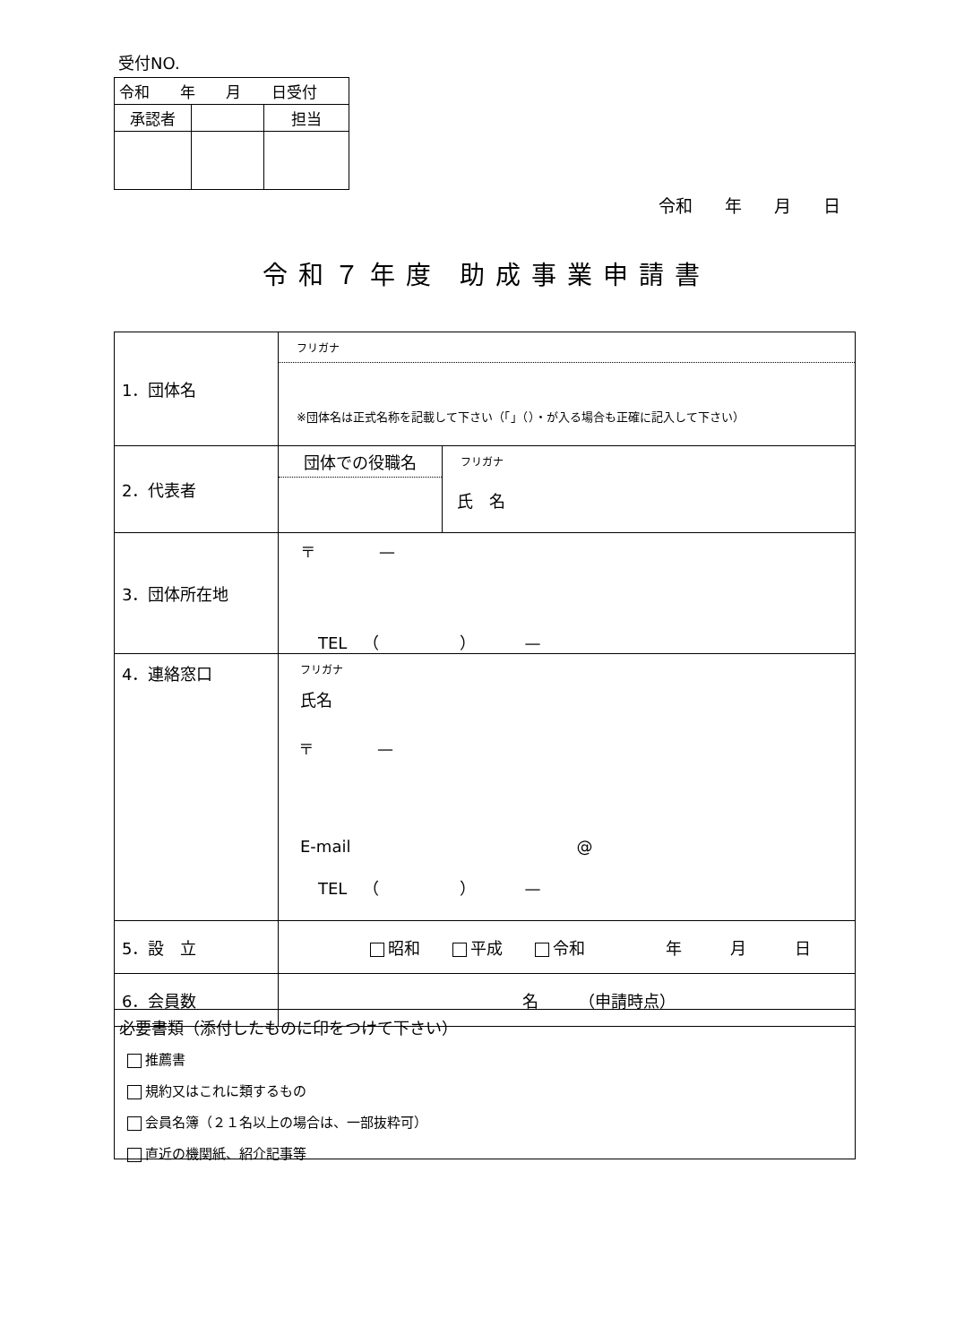受付NO.
| 令和 年 月 日受付 | | |
| 承認者 | | 担当 |
令和 年 月 日
令和７年度 助成事業申請書
| 1．団体名 | フリガナ ※団体名は正式名称を記載して下さい（「」（）・が入る場合も正確に記入して下さい） | |
| 2．代表者 | 団体での役職名 | フリガナ 氏 名 |
| 3．団体所在地 | 〒 — TEL （ ） — | |
| 4．連絡窓口 | フリガナ 氏名 〒 — E-mail @ TEL （ ） — | |
| 5．設 立 | 昭和 平成 令和 年 月 日 | |
| 6．会員数 | 名 （申請時点） | |
必要書類（添付したものに印をつけて下さい）
推薦書
規約又はこれに類するもの
会員名簿（２１名以上の場合は、一部抜粋可）
直近の機関紙、紹介記事等